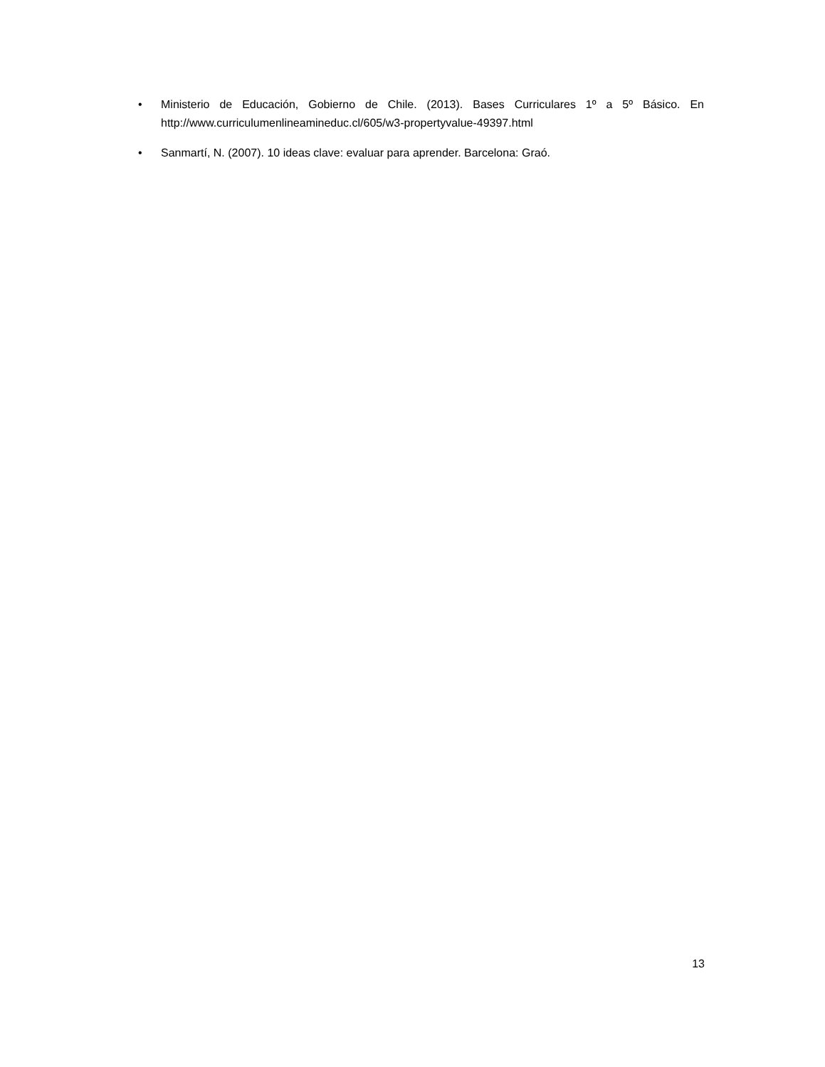• Ministerio de Educación, Gobierno de Chile. (2013). Bases Curriculares 1º a 5º Básico. En http://www.curriculumenlineamineduc.cl/605/w3-propertyvalue-49397.html
• Sanmartí, N. (2007). 10 ideas clave: evaluar para aprender. Barcelona: Graó.
13